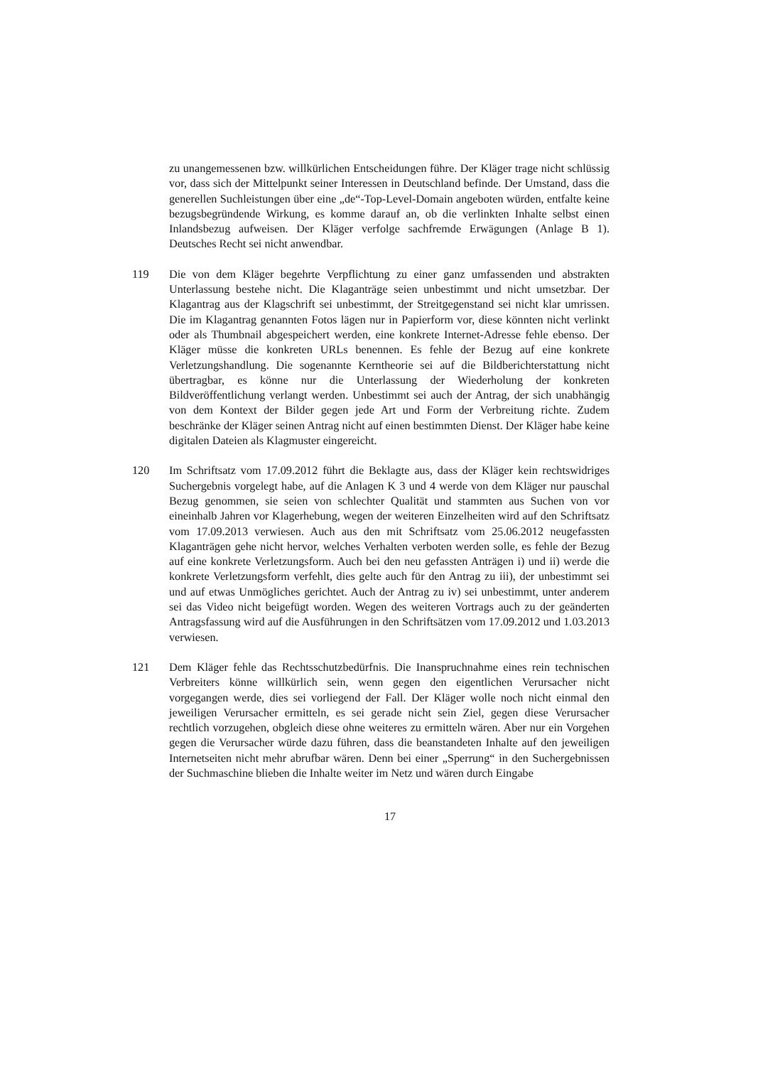zu unangemessenen bzw. willkürlichen Entscheidungen führe. Der Kläger trage nicht schlüssig vor, dass sich der Mittelpunkt seiner Interessen in Deutschland befinde. Der Umstand, dass die generellen Suchleistungen über eine „de“-Top-Level-Domain angeboten würden, entfalte keine bezugsbegründende Wirkung, es komme darauf an, ob die verlinkten Inhalte selbst einen Inlandsbezug aufweisen. Der Kläger verfolge sachfremde Erwägungen (Anlage B 1). Deutsches Recht sei nicht anwendbar.
119 Die von dem Kläger begehrte Verpflichtung zu einer ganz umfassenden und abstrakten Unterlassung bestehe nicht. Die Klaganträge seien unbestimmt und nicht umsetzbar. Der Klagantrag aus der Klagschrift sei unbestimmt, der Streitgegenstand sei nicht klar umrissen. Die im Klagantrag genannten Fotos lägen nur in Papierform vor, diese könnten nicht verlinkt oder als Thumbnail abgespeichert werden, eine konkrete Internet-Adresse fehle ebenso. Der Kläger müsse die konkreten URLs benennen. Es fehle der Bezug auf eine konkrete Verletzungshandlung. Die sogenannte Kerntheorie sei auf die Bildberichterstattung nicht übertragbar, es könne nur die Unterlassung der Wiederholung der konkreten Bildveröffentlichung verlangt werden. Unbestimmt sei auch der Antrag, der sich unabhängig von dem Kontext der Bilder gegen jede Art und Form der Verbreitung richte. Zudem beschränke der Kläger seinen Antrag nicht auf einen bestimmten Dienst. Der Kläger habe keine digitalen Dateien als Klagmuster eingereicht.
120 Im Schriftsatz vom 17.09.2012 führt die Beklagte aus, dass der Kläger kein rechtswidriges Suchergebnis vorgelegt habe, auf die Anlagen K 3 und 4 werde von dem Kläger nur pauschal Bezug genommen, sie seien von schlechter Qualität und stammten aus Suchen von vor eineinhalb Jahren vor Klagerhebung, wegen der weiteren Einzelheiten wird auf den Schriftsatz vom 17.09.2013 verwiesen. Auch aus den mit Schriftsatz vom 25.06.2012 neugefassten Klaganträgen gehe nicht hervor, welches Verhalten verboten werden solle, es fehle der Bezug auf eine konkrete Verletzungsform. Auch bei den neu gefassten Anträgen i) und ii) werde die konkrete Verletzungsform verfehlt, dies gelte auch für den Antrag zu iii), der unbestimmt sei und auf etwas Unmögliches gerichtet. Auch der Antrag zu iv) sei unbestimmt, unter anderem sei das Video nicht beigefügt worden. Wegen des weiteren Vortrags auch zu der geänderten Antragsfassung wird auf die Ausführungen in den Schriftsätzen vom 17.09.2012 und 1.03.2013 verwiesen.
121 Dem Kläger fehle das Rechtsschutzbedürfnis. Die Inanspruchnahme eines rein technischen Verbreiters könne willkürlich sein, wenn gegen den eigentlichen Verursacher nicht vorgegangen werde, dies sei vorliegend der Fall. Der Kläger wolle noch nicht einmal den jeweiligen Verursacher ermitteln, es sei gerade nicht sein Ziel, gegen diese Verursacher rechtlich vorzugehen, obgleich diese ohne weiteres zu ermitteln wären. Aber nur ein Vorgehen gegen die Verursacher würde dazu führen, dass die beanstandeten Inhalte auf den jeweiligen Internetseiten nicht mehr abrufbar wären. Denn bei einer „Sperrung“ in den Suchergebnissen der Suchmaschine blieben die Inhalte weiter im Netz und wären durch Eingabe
17